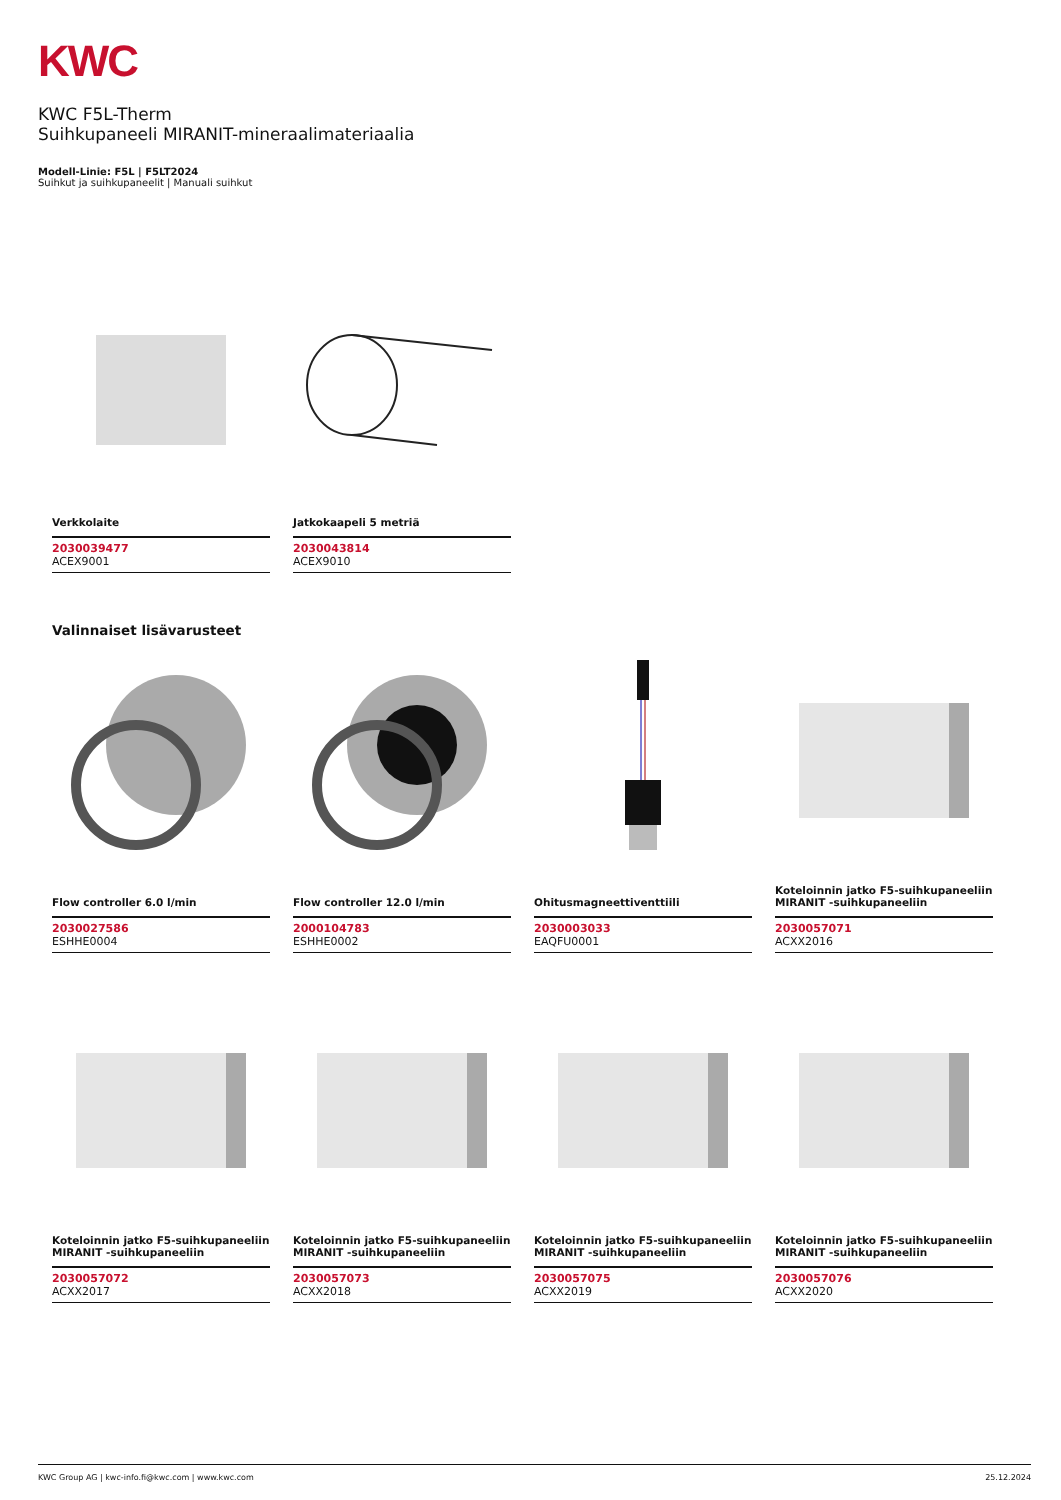KWC
KWC F5L-Therm
Suihkupaneeli MIRANIT-mineraalimateriaalia
Modell-Linie: F5L | F5LT2024
Suihkut ja suihkupaneelit | Manuali suihkut
Verkkolaite
2030039477
ACEX9001
Jatkokaapeli 5 metriä
2030043814
ACEX9010
Valinnaiset lisävarusteet
Flow controller 6.0 l/min
2030027586
ESHHE0004
Flow controller 12.0 l/min
2000104783
ESHHE0002
Ohitusmagneettiventtiili
2030003033
EAQFU0001
Koteloinnin jatko F5-suihkupaneeliin MIRANIT -suihkupaneeliin
2030057071
ACXX2016
Koteloinnin jatko F5-suihkupaneeliin MIRANIT -suihkupaneeliin
2030057072
ACXX2017
Koteloinnin jatko F5-suihkupaneeliin MIRANIT -suihkupaneeliin
2030057073
ACXX2018
Koteloinnin jatko F5-suihkupaneeliin MIRANIT -suihkupaneeliin
2030057075
ACXX2019
Koteloinnin jatko F5-suihkupaneeliin MIRANIT -suihkupaneeliin
2030057076
ACXX2020
KWC Group AG | kwc-info.fi@kwc.com | www.kwc.com 25.12.2024